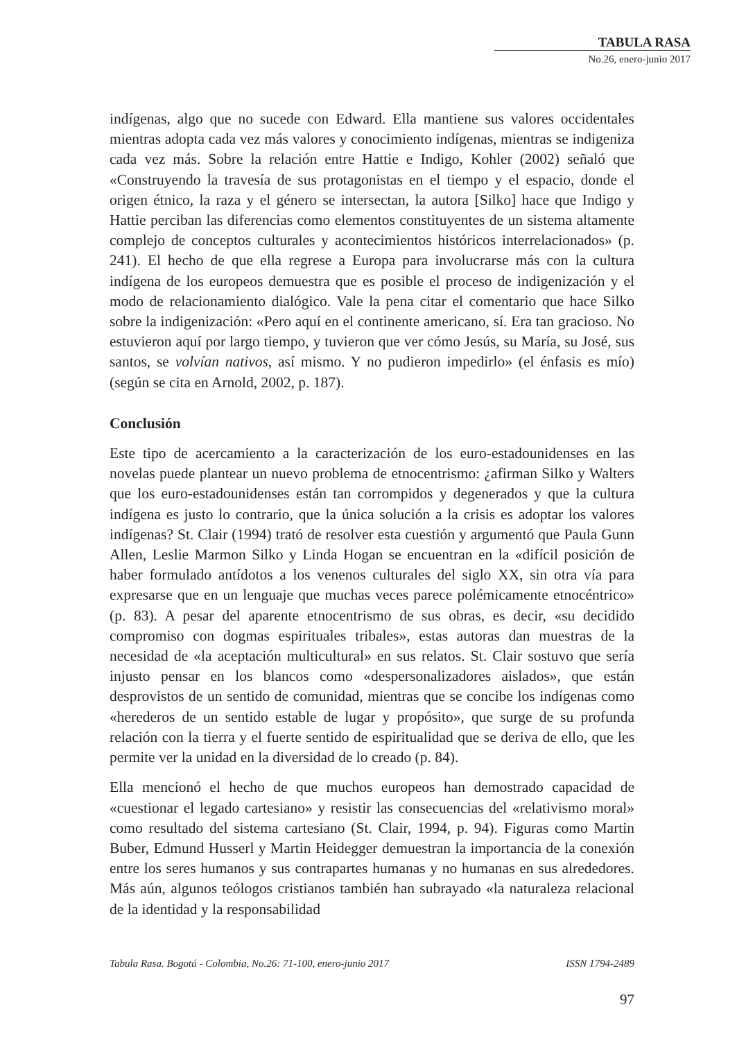TABULA RASA
No.26, enero-junio 2017
indígenas, algo que no sucede con Edward. Ella mantiene sus valores occidentales mientras adopta cada vez más valores y conocimiento indígenas, mientras se indigeniza cada vez más. Sobre la relación entre Hattie e Indigo, Kohler (2002) señaló que «Construyendo la travesía de sus protagonistas en el tiempo y el espacio, donde el origen étnico, la raza y el género se intersectan, la autora [Silko] hace que Indigo y Hattie perciban las diferencias como elementos constituyentes de un sistema altamente complejo de conceptos culturales y acontecimientos históricos interrelacionados» (p. 241). El hecho de que ella regrese a Europa para involucrarse más con la cultura indígena de los europeos demuestra que es posible el proceso de indigenización y el modo de relacionamiento dialógico. Vale la pena citar el comentario que hace Silko sobre la indigenización: «Pero aquí en el continente americano, sí. Era tan gracioso. No estuvieron aquí por largo tiempo, y tuvieron que ver cómo Jesús, su María, su José, sus santos, se volvían nativos, así mismo. Y no pudieron impedirlo» (el énfasis es mío) (según se cita en Arnold, 2002, p. 187).
Conclusión
Este tipo de acercamiento a la caracterización de los euro-estadounidenses en las novelas puede plantear un nuevo problema de etnocentrismo: ¿afirman Silko y Walters que los euro-estadounidenses están tan corrompidos y degenerados y que la cultura indígena es justo lo contrario, que la única solución a la crisis es adoptar los valores indígenas? St. Clair (1994) trató de resolver esta cuestión y argumentó que Paula Gunn Allen, Leslie Marmon Silko y Linda Hogan se encuentran en la «difícil posición de haber formulado antídotos a los venenos culturales del siglo XX, sin otra vía para expresarse que en un lenguaje que muchas veces parece polémicamente etnocéntrico» (p. 83). A pesar del aparente etnocentrismo de sus obras, es decir, «su decidido compromiso con dogmas espirituales tribales», estas autoras dan muestras de la necesidad de «la aceptación multicultural» en sus relatos. St. Clair sostuvo que sería injusto pensar en los blancos como «despersonalizadores aislados», que están desprovistos de un sentido de comunidad, mientras que se concibe los indígenas como «herederos de un sentido estable de lugar y propósito», que surge de su profunda relación con la tierra y el fuerte sentido de espiritualidad que se deriva de ello, que les permite ver la unidad en la diversidad de lo creado (p. 84).
Ella mencionó el hecho de que muchos europeos han demostrado capacidad de «cuestionar el legado cartesiano» y resistir las consecuencias del «relativismo moral» como resultado del sistema cartesiano (St. Clair, 1994, p. 94). Figuras como Martin Buber, Edmund Husserl y Martin Heidegger demuestran la importancia de la conexión entre los seres humanos y sus contrapartes humanas y no humanas en sus alrededores. Más aún, algunos teólogos cristianos también han subrayado «la naturaleza relacional de la identidad y la responsabilidad
Tabula Rasa. Bogotá - Colombia, No.26: 71-100, enero-junio 2017 ISSN 1794-2489
97